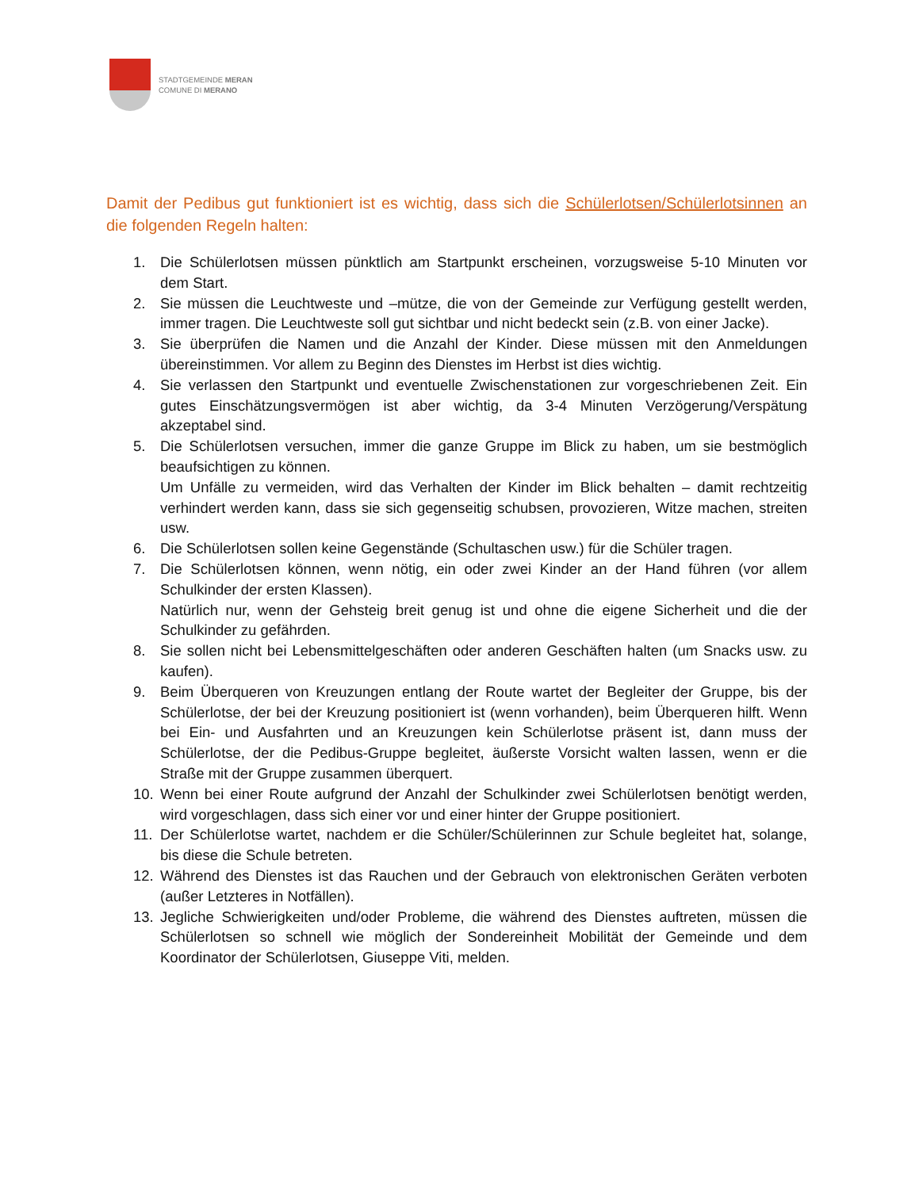STADTGEMEINDE MERAN
COMUNE DI MERANO
Damit der Pedibus gut funktioniert ist es wichtig, dass sich die Schülerlotsen/Schülerlotsinnen an die folgenden Regeln halten:
1. Die Schülerlotsen müssen pünktlich am Startpunkt erscheinen, vorzugsweise 5-10 Minuten vor dem Start.
2. Sie müssen die Leuchtweste und –mütze, die von der Gemeinde zur Verfügung gestellt werden, immer tragen. Die Leuchtweste soll gut sichtbar und nicht bedeckt sein (z.B. von einer Jacke).
3. Sie überprüfen die Namen und die Anzahl der Kinder. Diese müssen mit den Anmeldungen übereinstimmen. Vor allem zu Beginn des Dienstes im Herbst ist dies wichtig.
4. Sie verlassen den Startpunkt und eventuelle Zwischenstationen zur vorgeschriebenen Zeit. Ein gutes Einschätzungsvermögen ist aber wichtig, da 3-4 Minuten Verzögerung/Verspätung akzeptabel sind.
5. Die Schülerlotsen versuchen, immer die ganze Gruppe im Blick zu haben, um sie bestmöglich beaufsichtigen zu können.
Um Unfälle zu vermeiden, wird das Verhalten der Kinder im Blick behalten – damit rechtzeitig verhindert werden kann, dass sie sich gegenseitig schubsen, provozieren, Witze machen, streiten usw.
6. Die Schülerlotsen sollen keine Gegenstände (Schultaschen usw.) für die Schüler tragen.
7. Die Schülerlotsen können, wenn nötig, ein oder zwei Kinder an der Hand führen (vor allem Schulkinder der ersten Klassen).
Natürlich nur, wenn der Gehsteig breit genug ist und ohne die eigene Sicherheit und die der Schulkinder zu gefährden.
8. Sie sollen nicht bei Lebensmittelgeschäften oder anderen Geschäften halten (um Snacks usw. zu kaufen).
9. Beim Überqueren von Kreuzungen entlang der Route wartet der Begleiter der Gruppe, bis der Schülerlotse, der bei der Kreuzung positioniert ist (wenn vorhanden), beim Überqueren hilft. Wenn bei Ein- und Ausfahrten und an Kreuzungen kein Schülerlotse präsent ist, dann muss der Schülerlotse, der die Pedibus-Gruppe begleitet, äußerste Vorsicht walten lassen, wenn er die Straße mit der Gruppe zusammen überquert.
10. Wenn bei einer Route aufgrund der Anzahl der Schulkinder zwei Schülerlotsen benötigt werden, wird vorgeschlagen, dass sich einer vor und einer hinter der Gruppe positioniert.
11. Der Schülerlotse wartet, nachdem er die Schüler/Schülerinnen zur Schule begleitet hat, solange, bis diese die Schule betreten.
12. Während des Dienstes ist das Rauchen und der Gebrauch von elektronischen Geräten verboten (außer Letzteres in Notfällen).
13. Jegliche Schwierigkeiten und/oder Probleme, die während des Dienstes auftreten, müssen die Schülerlotsen so schnell wie möglich der Sondereinheit Mobilität der Gemeinde und dem Koordinator der Schülerlotsen, Giuseppe Viti, melden.